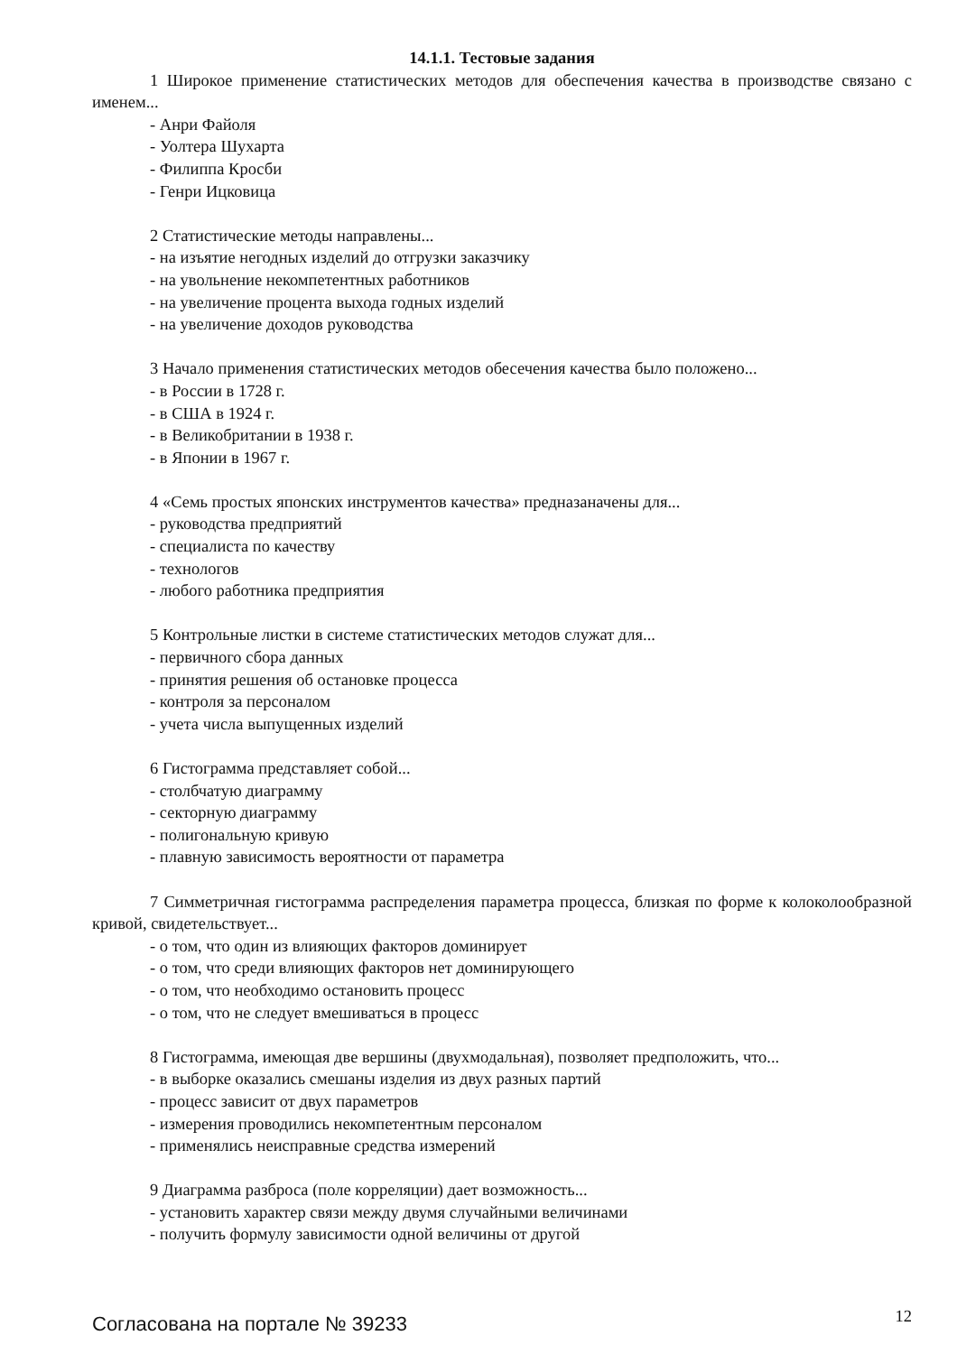14.1.1. Тестовые задания
1 Широкое применение статистических методов для обеспечения качества в производстве связано с именем...
- Анри Файоля
- Уолтера Шухарта
- Филиппа Кросби
- Генри Ицковица
2 Статистические методы направлены...
- на изъятие негодных изделий до отгрузки заказчику
- на увольнение некомпетентных работников
- на увеличение процента выхода годных изделий
- на увеличение доходов руководства
3 Начало применения статистических методов обесечения качества было положено...
- в России в 1728 г.
- в США в 1924 г.
- в Великобритании в 1938 г.
- в Японии в 1967 г.
4 «Семь простых японских инструментов качества» предназаначены для...
- руководства предприятий
- специалиста по качеству
- технологов
- любого работника предприятия
5 Контрольные листки в системе статистических методов служат для...
- первичного сбора данных
- принятия решения об остановке процесса
- контроля за персоналом
- учета числа выпущенных изделий
6 Гистограмма представляет собой...
- столбчатую диаграмму
- секторную диаграмму
- полигональную кривую
- плавную зависимость вероятности от параметра
7 Симметричная гистограмма распределения параметра процесса, близкая по форме к колоколообразной кривой, свидетельствует...
- о том, что один из влияющих факторов доминирует
- о том, что среди влияющих факторов нет доминирующего
- о том, что необходимо остановить процесс
- о том, что не следует вмешиваться в процесс
8 Гистограмма, имеющая две вершины (двухмодальная), позволяет предположить, что...
- в выборке оказались смешаны изделия из двух разных партий
- процесс зависит от двух параметров
- измерения проводились некомпетентным персоналом
- применялись неисправные средства измерений
9 Диаграмма разброса (поле корреляции) дает возможность...
- установить характер связи между двумя случайными величинами
- получить формулу зависимости одной величины от другой
Согласована на портале № 39233
12